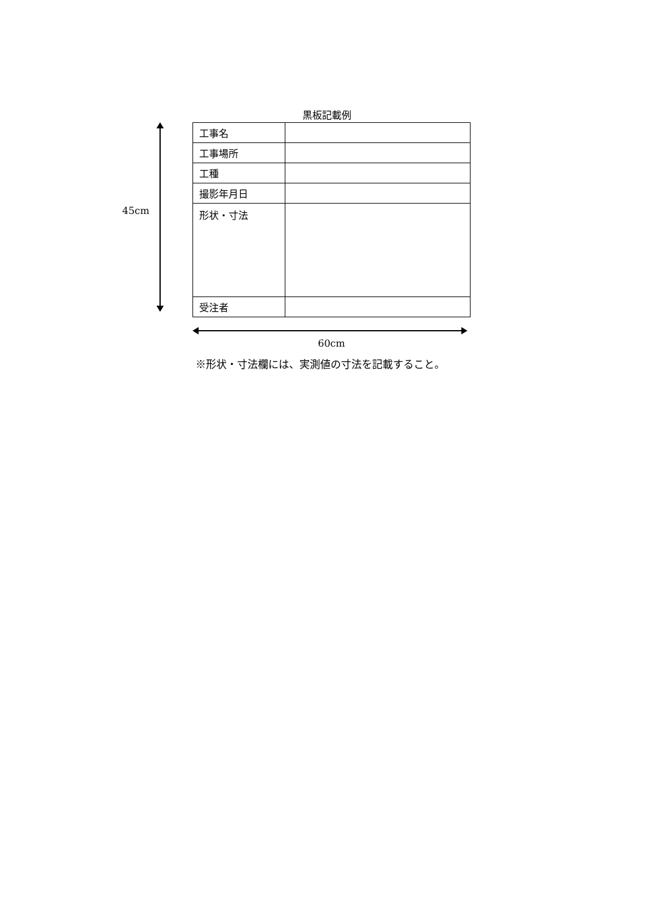黒板記載例
45cm
| 工事名 | |
| 工事場所 | |
| 工種 | |
| 撮影年月日 | |
| 形状・寸法 | |
| 受注者 | |
60cm
※形状・寸法欄には、実測値の寸法を記載すること。